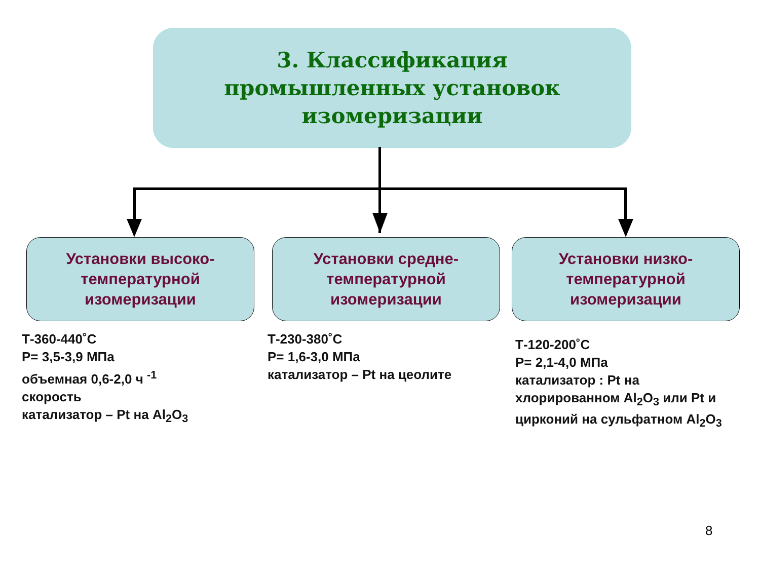3. Классификация
промышленных установок
изомеризации
Установки высоко-
температурной
изомеризации
Установки средне-
температурной
изомеризации
Установки низко-
температурной
изомеризации
Т-360-440˚С
Р= 3,5-3,9 МПа
объемная 0,6-2,0 ч <sup>-1</sup>
скорость
катализатор – Pt на Al<sub>2</sub>O<sub>3</sub>
Т-230-380˚С
Р= 1,6-3,0 МПа
катализатор – Pt на цеолите
Т-120-200˚С
Р= 2,1-4,0 МПа
катализатор : Pt на
хлорированном Al<sub>2</sub>O<sub>3</sub> или Pt и
цирконий на сульфатном Al<sub>2</sub>O<sub>3</sub>
8